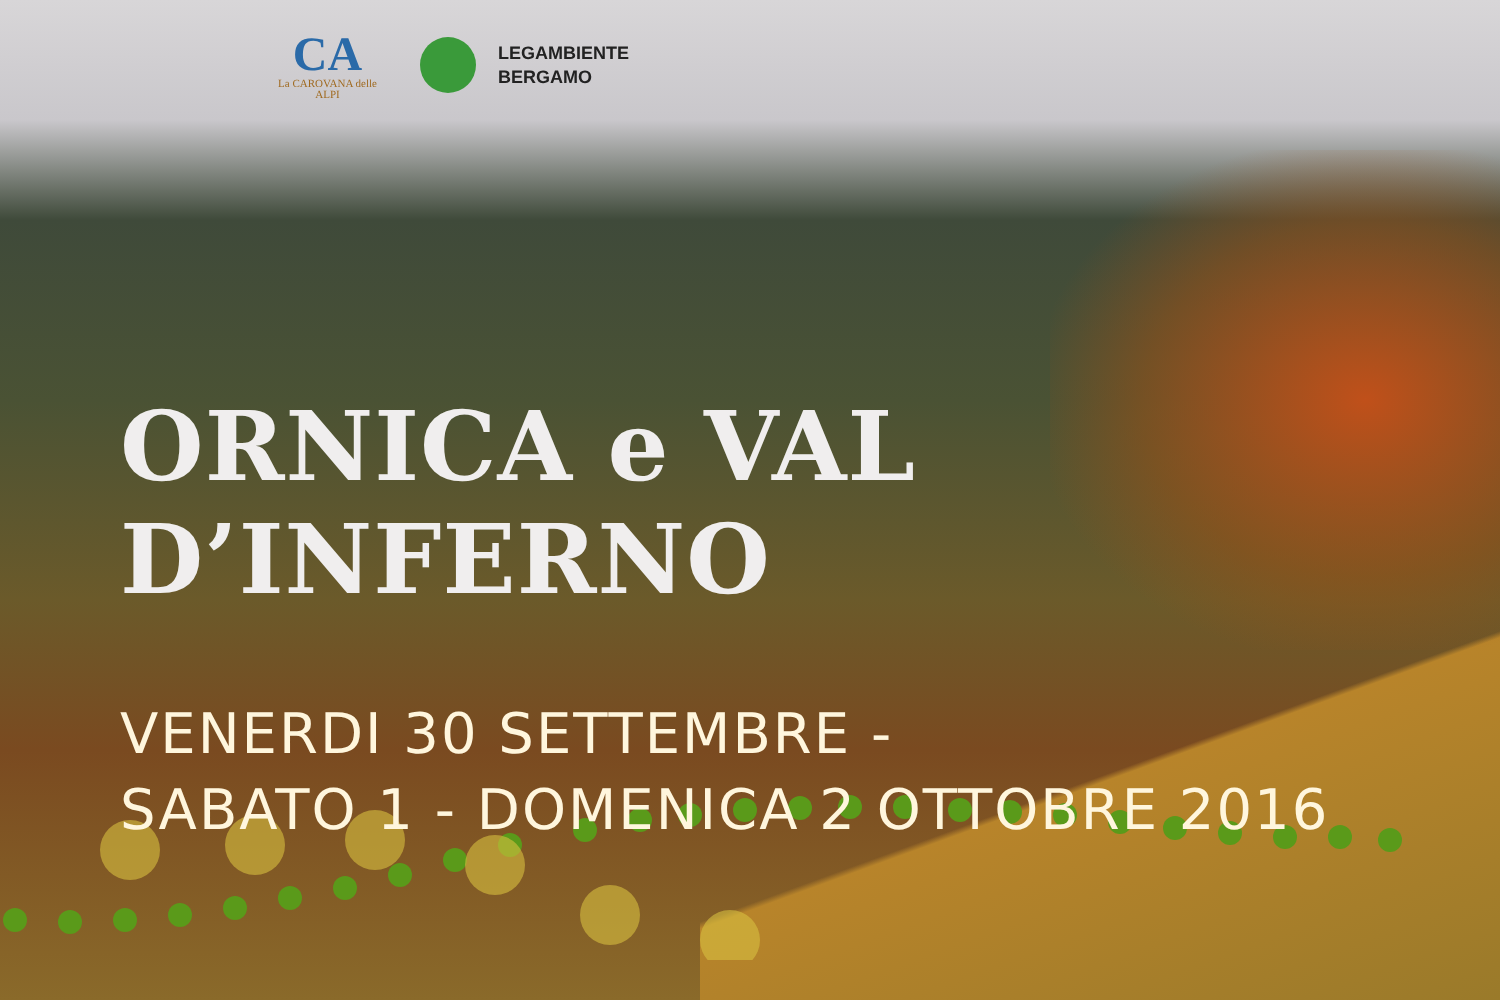CA
La CAROVANA delle ALPI
LEGAMBIENTE
BERGAMO
ORNICA e VAL D’INFERNO
VENERDI 30 SETTEMBRE -
SABATO 1 - DOMENICA 2 OTTOBRE 2016